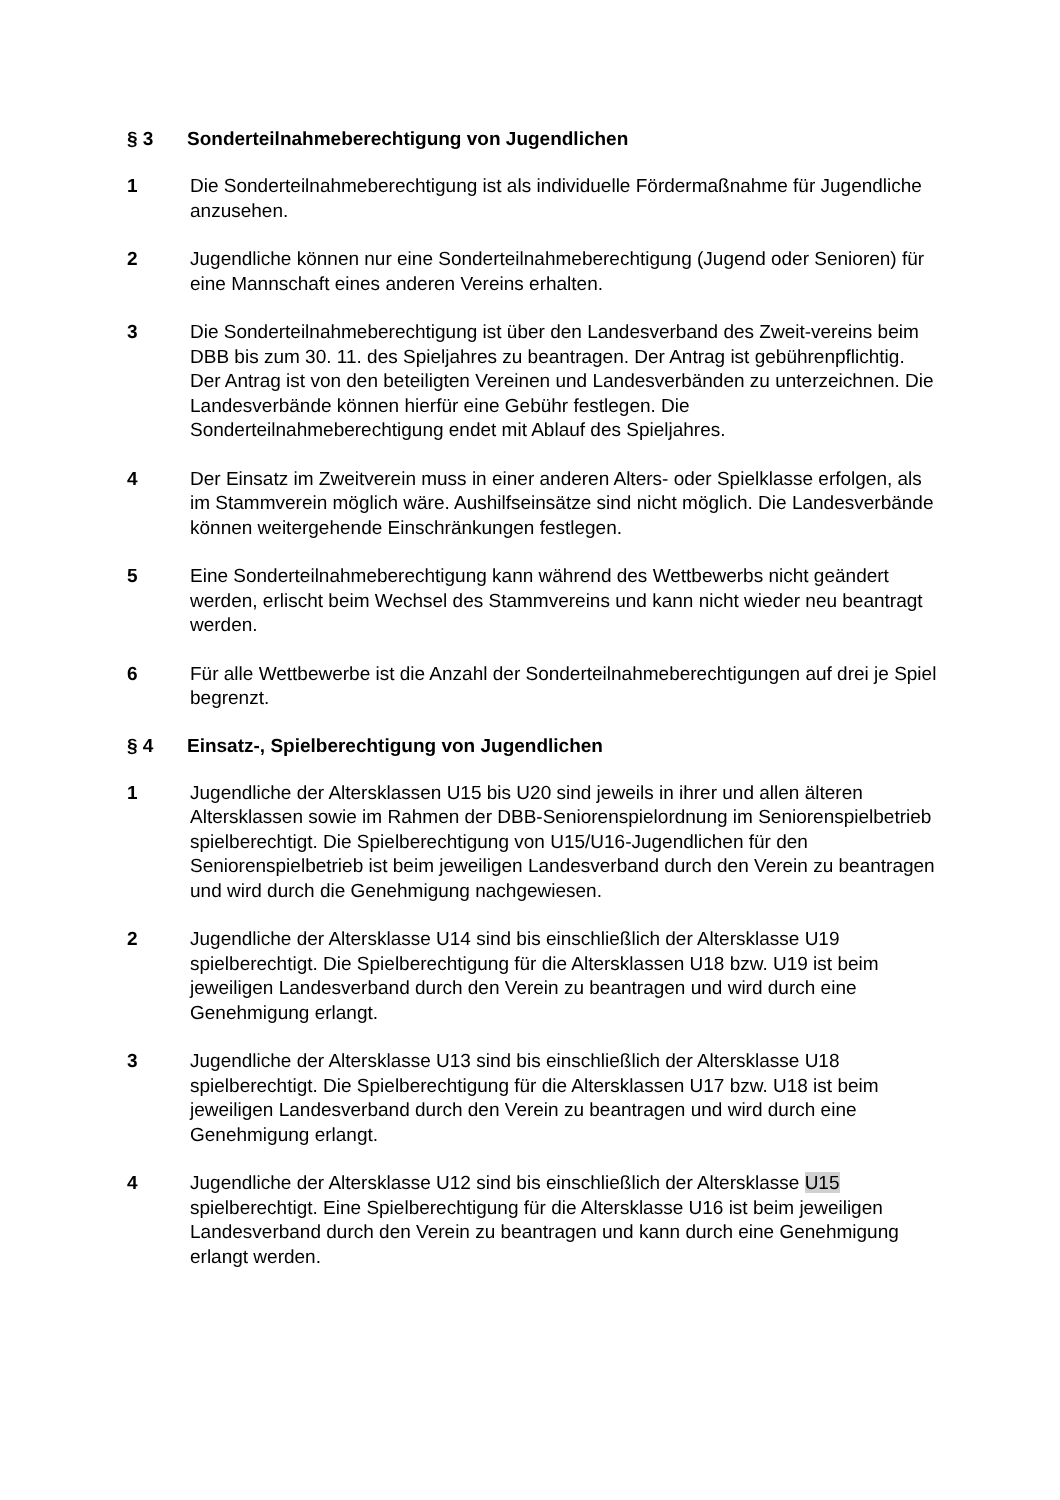§ 3 Sonderteilnahmeberechtigung von Jugendlichen
1 Die Sonderteilnahmeberechtigung ist als individuelle Fördermaßnahme für Jugendliche anzusehen.
2 Jugendliche können nur eine Sonderteilnahmeberechtigung (Jugend oder Senioren) für eine Mannschaft eines anderen Vereins erhalten.
3 Die Sonderteilnahmeberechtigung ist über den Landesverband des Zweit-vereins beim DBB bis zum 30. 11. des Spieljahres zu beantragen. Der Antrag ist gebührenpflichtig. Der Antrag ist von den beteiligten Vereinen und Landesverbänden zu unterzeichnen. Die Landesverbände können hierfür eine Gebühr festlegen. Die Sonderteilnahmeberechtigung endet mit Ablauf des Spieljahres.
4 Der Einsatz im Zweitverein muss in einer anderen Alters- oder Spielklasse erfolgen, als im Stammverein möglich wäre. Aushilfseinsätze sind nicht möglich. Die Landesverbände können weitergehende Einschränkungen festlegen.
5 Eine Sonderteilnahmeberechtigung kann während des Wettbewerbs nicht geändert werden, erlischt beim Wechsel des Stammvereins und kann nicht wieder neu beantragt werden.
6 Für alle Wettbewerbe ist die Anzahl der Sonderteilnahmeberechtigungen auf drei je Spiel begrenzt.
§ 4 Einsatz-, Spielberechtigung von Jugendlichen
1 Jugendliche der Altersklassen U15 bis U20 sind jeweils in ihrer und allen älteren Altersklassen sowie im Rahmen der DBB-Seniorenspielordnung im Seniorenspielbetrieb spielberechtigt. Die Spielberechtigung von U15/U16-Jugendlichen für den Seniorenspielbetrieb ist beim jeweiligen Landesverband durch den Verein zu beantragen und wird durch die Genehmigung nachgewiesen.
2 Jugendliche der Altersklasse U14 sind bis einschließlich der Altersklasse U19 spielberechtigt. Die Spielberechtigung für die Altersklassen U18 bzw. U19 ist beim jeweiligen Landesverband durch den Verein zu beantragen und wird durch eine Genehmigung erlangt.
3 Jugendliche der Altersklasse U13 sind bis einschließlich der Altersklasse U18 spielberechtigt. Die Spielberechtigung für die Altersklassen U17 bzw. U18 ist beim jeweiligen Landesverband durch den Verein zu beantragen und wird durch eine Genehmigung erlangt.
4 Jugendliche der Altersklasse U12 sind bis einschließlich der Altersklasse U15 spielberechtigt. Eine Spielberechtigung für die Altersklasse U16 ist beim jeweiligen Landesverband durch den Verein zu beantragen und kann durch eine Genehmigung erlangt werden.